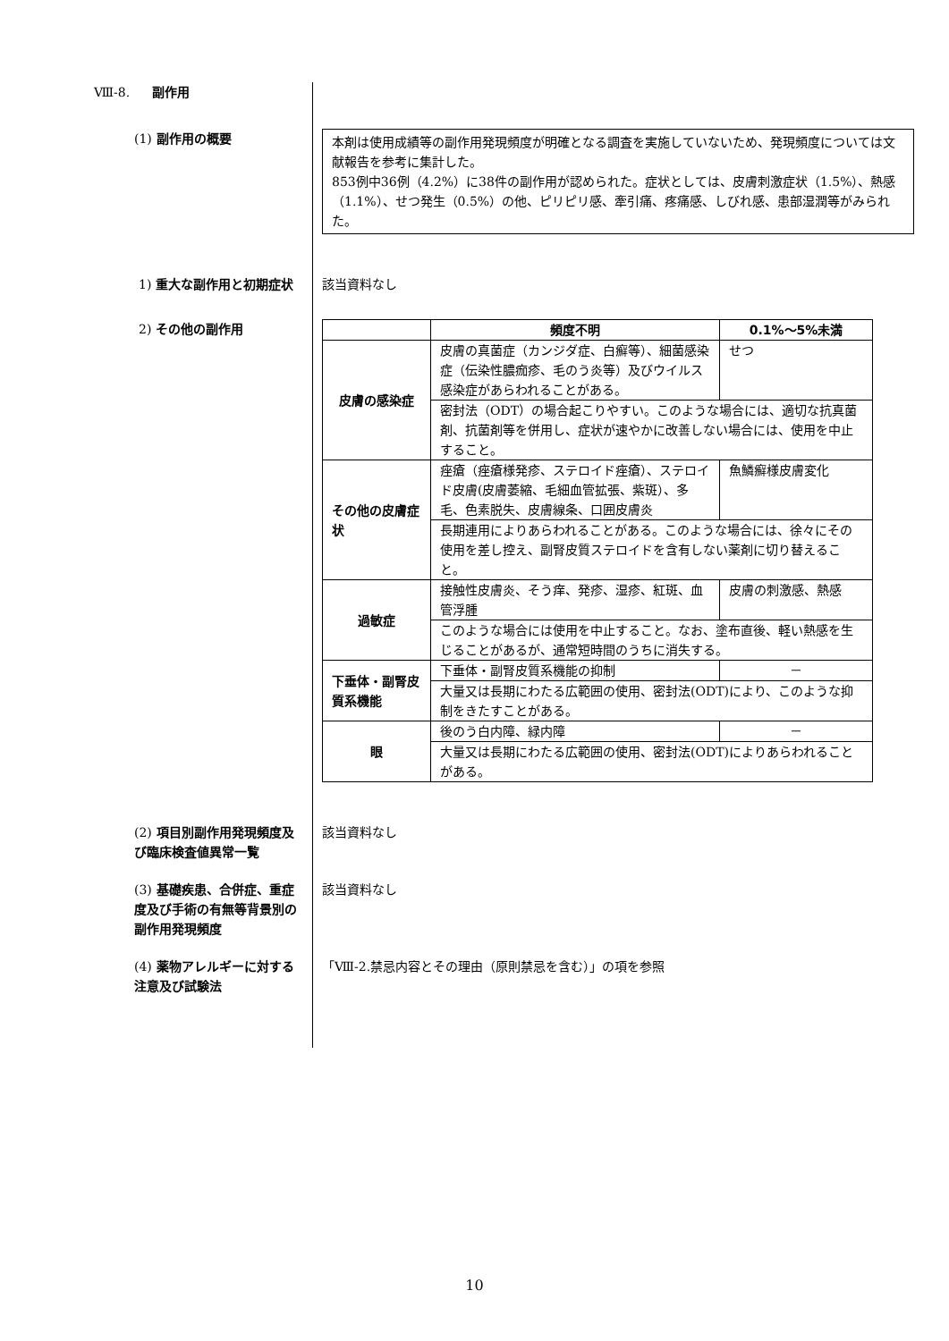Ⅷ-8. 副作用
(1) 副作用の概要
本剤は使用成績等の副作用発現頻度が明確となる調査を実施していないため、発現頻度については文献報告を参考に集計した。
853例中36例（4.2%）に38件の副作用が認められた。症状としては、皮膚刺激症状（1.5%）、熱感（1.1%）、せつ発生（0.5%）の他、ピリピリ感、牽引痛、疼痛感、しびれ感、患部湿潤等がみられた。
1) 重大な副作用と初期症状 該当資料なし
2) その他の副作用
| | 頻度不明 | 0.1%～5%未満 |
| --- | --- | --- |
| 皮膚の感染症 | 皮膚の真菌症（カンジダ症、白癬等）、細菌感染症（伝染性膿痂疹、毛のう炎等）及びウイルス感染症があらわれることがある。 | せつ |
| | 密封法（ODT）の場合起こりやすい。このような場合には、適切な抗真菌剤、抗菌剤等を併用し、症状が速やかに改善しない場合には、使用を中止すること。 | |
| その他の皮膚症状 | 痤瘡（痤瘡様発疹、ステロイド痤瘡）、ステロイド皮膚(皮膚萎縮、毛細血管拡張、紫斑）、多毛、色素脱失、皮膚線条、口囲皮膚炎 | 魚鱗癬様皮膚変化 |
| | 長期連用によりあらわれることがある。このような場合には、徐々にその使用を差し控え、副腎皮質ステロイドを含有しない薬剤に切り替えること。 | |
| 過敏症 | 接触性皮膚炎、そう痒、発疹、湿疹、紅斑、血管浮腫 | 皮膚の刺激感、熱感 |
| | このような場合には使用を中止すること。なお、塗布直後、軽い熱感を生じることがあるが、通常短時間のうちに消失する。 | |
| 下垂体・副腎皮質系機能 | 下垂体・副腎皮質系機能の抑制 | － |
| | 大量又は長期にわたる広範囲の使用、密封法(ODT)により、このような抑制をきたすことがある。 | |
| 眼 | 後のう白内障、緑内障 | － |
| | 大量又は長期にわたる広範囲の使用、密封法(ODT)によりあらわれることがある。 | |
(2) 項目別副作用発現頻度及び臨床検査値異常一覧
該当資料なし
(3) 基礎疾患、合併症、重症度及び手術の有無等背景別の副作用発現頻度
該当資料なし
(4) 薬物アレルギーに対する注意及び試験法
「Ⅷ-2.禁忌内容とその理由（原則禁忌を含む）」の項を参照
10